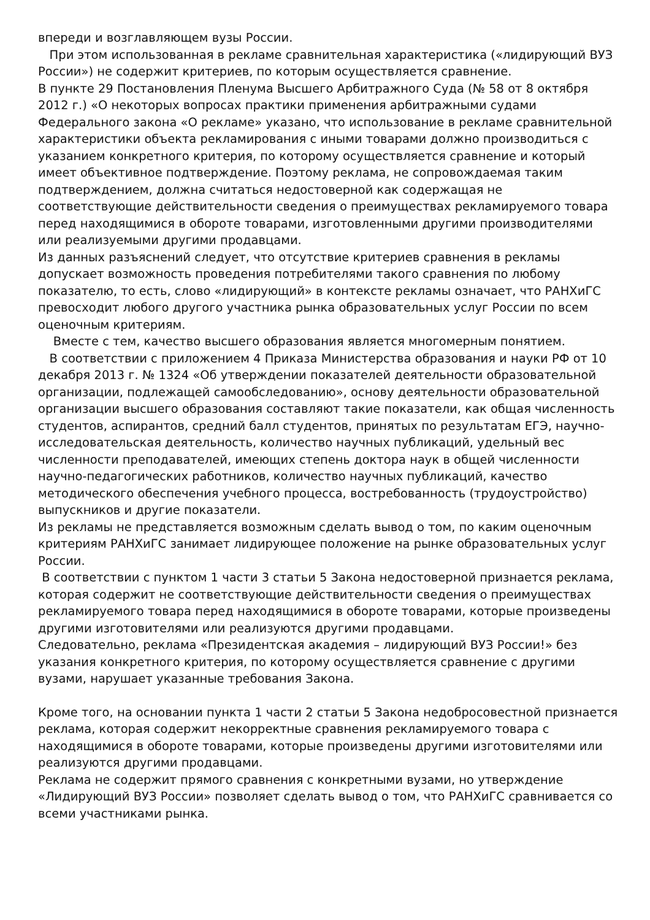впереди и возглавляющем вузы России.
При этом использованная в рекламе сравнительная характеристика («лидирующий ВУЗ России») не содержит критериев, по которым осуществляется сравнение.
В пункте 29 Постановления Пленума Высшего Арбитражного Суда (№ 58 от 8 октября 2012 г.) «О некоторых вопросах практики применения арбитражными судами Федерального закона «О рекламе» указано, что использование в рекламе сравнительной характеристики объекта рекламирования с иными товарами должно производиться с указанием конкретного критерия, по которому осуществляется сравнение и который имеет объективное подтверждение. Поэтому реклама, не сопровождаемая таким подтверждением, должна считаться недостоверной как содержащая не соответствующие действительности сведения о преимуществах рекламируемого товара перед находящимися в обороте товарами, изготовленными другими производителями или реализуемыми другими продавцами.
Из данных разъяснений следует, что отсутствие критериев сравнения в рекламы допускает возможность проведения потребителями такого сравнения по любому показателю, то есть, слово «лидирующий» в контексте рекламы означает, что РАНХиГС превосходит любого другого участника рынка образовательных услуг России по всем оценочным критериям.
Вместе с тем, качество высшего образования является многомерным понятием.
В соответствии с приложением 4 Приказа Министерства образования и науки РФ от 10 декабря 2013 г. № 1324 «Об утверждении показателей деятельности образовательной организации, подлежащей самообследованию», основу деятельности образовательной организации высшего образования составляют такие показатели, как общая численность студентов, аспирантов, средний балл студентов, принятых по результатам ЕГЭ, научно-исследовательская деятельность, количество научных публикаций, удельный вес численности преподавателей, имеющих степень доктора наук в общей численности научно-педагогических работников, количество научных публикаций, качество методического обеспечения учебного процесса, востребованность (трудоустройство) выпускников и другие показатели.
Из рекламы не представляется возможным сделать вывод о том, по каким оценочным критериям РАНХиГС занимает лидирующее положение на рынке образовательных услуг России.
В соответствии с пунктом 1 части 3 статьи 5 Закона недостоверной признается реклама, которая содержит не соответствующие действительности сведения о преимуществах рекламируемого товара перед находящимися в обороте товарами, которые произведены другими изготовителями или реализуются другими продавцами.
Следовательно, реклама «Президентская академия – лидирующий ВУЗ России!» без указания конкретного критерия, по которому осуществляется сравнение с другими вузами, нарушает указанные требования Закона.
Кроме того, на основании пункта 1 части 2 статьи 5 Закона недобросовестной признается реклама, которая содержит некорректные сравнения рекламируемого товара с находящимися в обороте товарами, которые произведены другими изготовителями или реализуются другими продавцами.
Реклама не содержит прямого сравнения с конкретными вузами, но утверждение «Лидирующий ВУЗ России» позволяет сделать вывод о том, что РАНХиГС сравнивается со всеми участниками рынка.